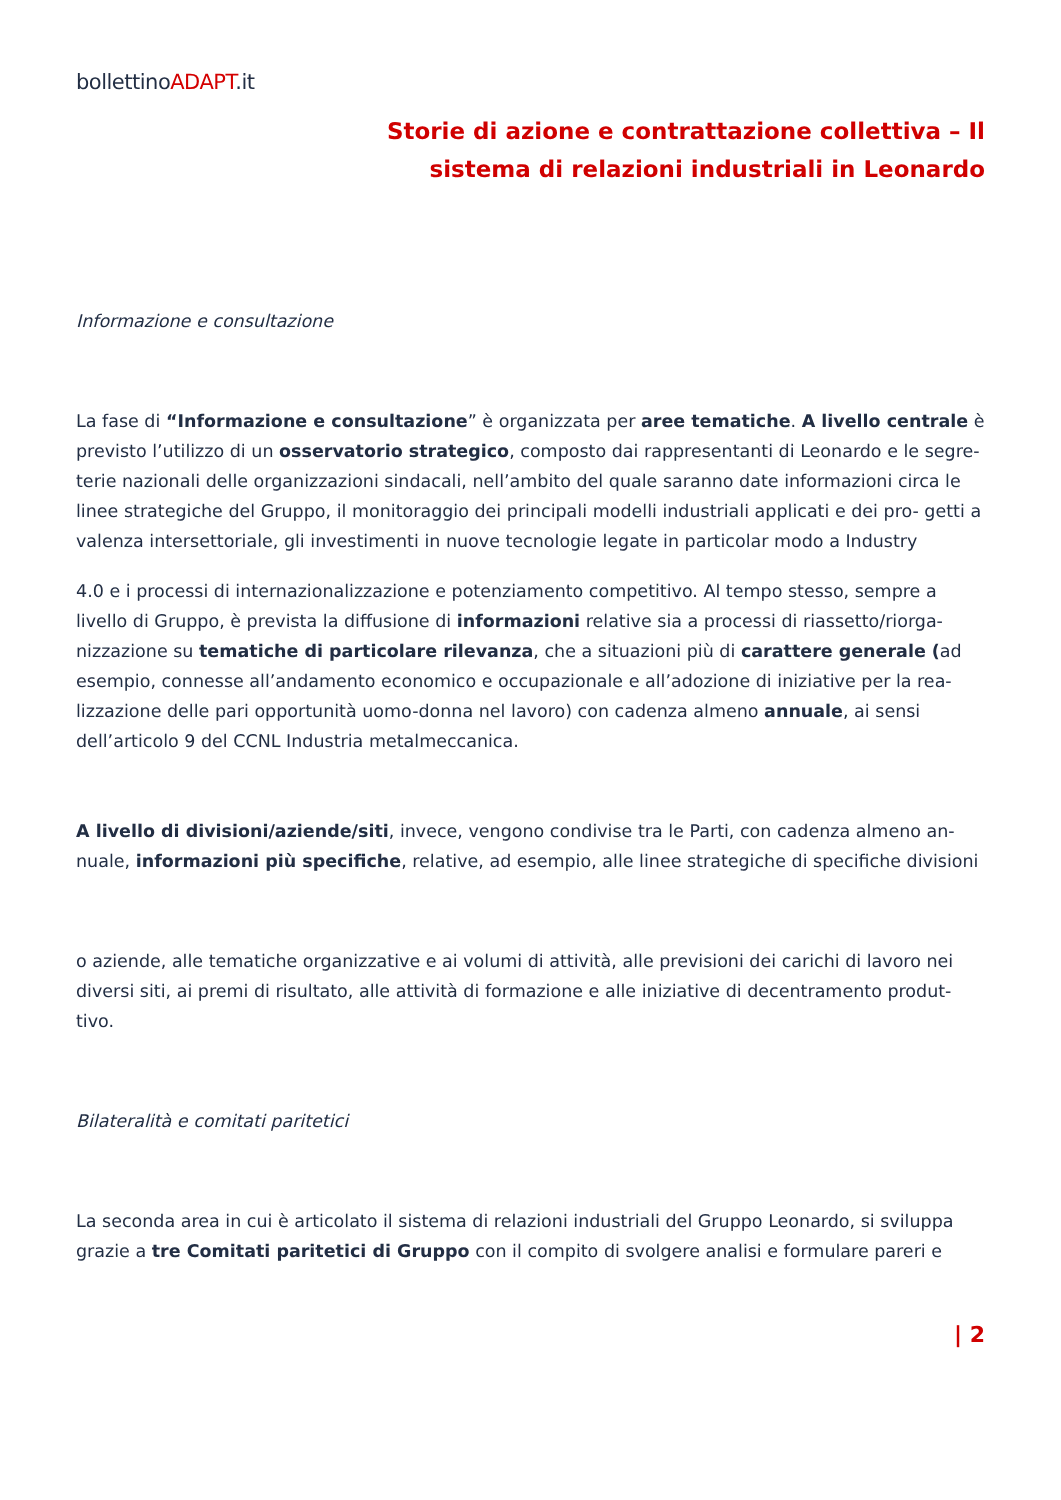bollettinoADAPT.it
Storie di azione e contrattazione collettiva – Il
sistema di relazioni industriali in Leonardo
Informazione e consultazione
La fase di “Informazione e consultazione” è organizzata per aree tematiche. A livello centrale è previsto l’utilizzo di un osservatorio strategico, composto dai rappresentanti di Leonardo e le segre- terie nazionali delle organizzazioni sindacali, nell’ambito del quale saranno date informazioni circa le linee strategiche del Gruppo, il monitoraggio dei principali modelli industriali applicati e dei pro- getti a valenza intersettoriale, gli investimenti in nuove tecnologie legate in particolar modo a Industry
4.0 e i processi di internazionalizzazione e potenziamento competitivo. Al tempo stesso, sempre a livello di Gruppo, è prevista la diffusione di informazioni relative sia a processi di riassetto/riorga- nizzazione su tematiche di particolare rilevanza, che a situazioni più di carattere generale (ad esempio, connesse all’andamento economico e occupazionale e all’adozione di iniziative per la rea- lizzazione delle pari opportunità uomo-donna nel lavoro) con cadenza almeno annuale, ai sensi dell’articolo 9 del CCNL Industria metalmeccanica.
A livello di divisioni/aziende/siti, invece, vengono condivise tra le Parti, con cadenza almeno an- nuale, informazioni più specifiche, relative, ad esempio, alle linee strategiche di specifiche divisioni
o aziende, alle tematiche organizzative e ai volumi di attività, alle previsioni dei carichi di lavoro nei diversi siti, ai premi di risultato, alle attività di formazione e alle iniziative di decentramento produt- tivo.
Bilateralità e comitati paritetici
La seconda area in cui è articolato il sistema di relazioni industriali del Gruppo Leonardo, si sviluppa grazie a tre Comitati paritetici di Gruppo con il compito di svolgere analisi e formulare pareri e
| 2